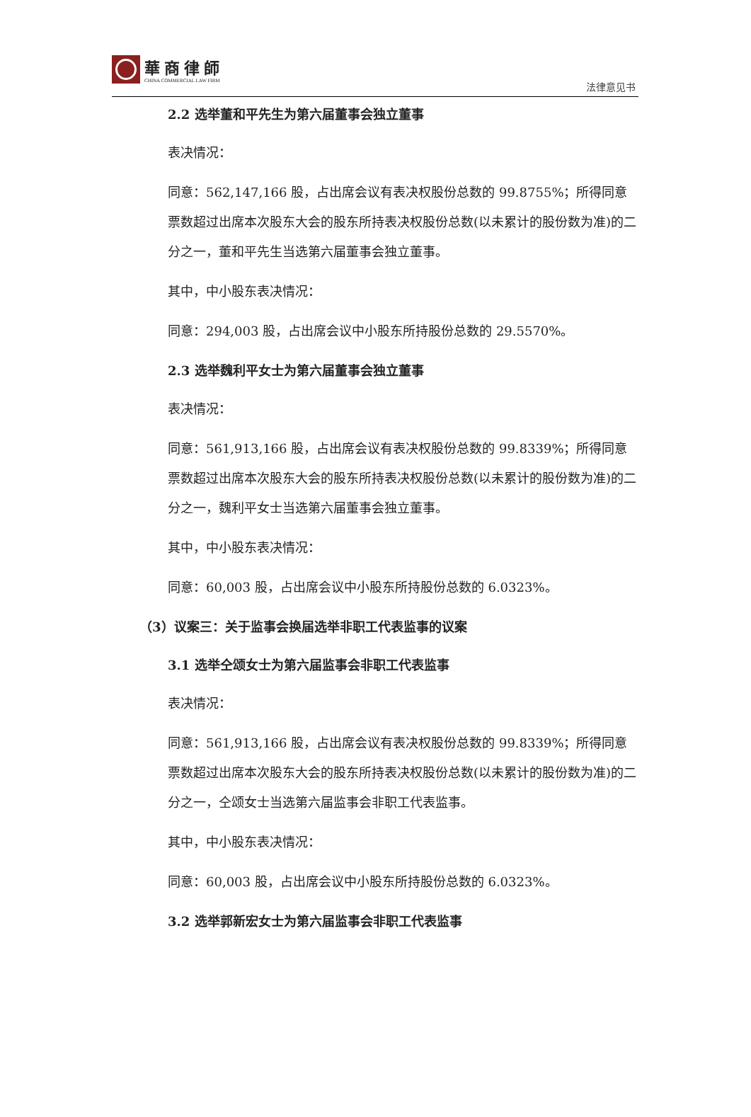華商律師
CHINA COMMERCIAL LAW FIRM
法律意见书
2.2 选举董和平先生为第六届董事会独立董事
表决情况：
同意：562,147,166 股，占出席会议有表决权股份总数的 99.8755%；所得同意票数超过出席本次股东大会的股东所持表决权股份总数(以未累计的股份数为准)的二分之一，董和平先生当选第六届董事会独立董事。
其中，中小股东表决情况：
同意：294,003 股，占出席会议中小股东所持股份总数的 29.5570%。
2.3 选举魏利平女士为第六届董事会独立董事
表决情况：
同意：561,913,166 股，占出席会议有表决权股份总数的 99.8339%；所得同意票数超过出席本次股东大会的股东所持表决权股份总数(以未累计的股份数为准)的二分之一，魏利平女士当选第六届董事会独立董事。
其中，中小股东表决情况：
同意：60,003 股，占出席会议中小股东所持股份总数的 6.0323%。
（3）议案三：关于监事会换届选举非职工代表监事的议案
3.1 选举仝颂女士为第六届监事会非职工代表监事
表决情况：
同意：561,913,166 股，占出席会议有表决权股份总数的 99.8339%；所得同意票数超过出席本次股东大会的股东所持表决权股份总数(以未累计的股份数为准)的二分之一，仝颂女士当选第六届监事会非职工代表监事。
其中，中小股东表决情况：
同意：60,003 股，占出席会议中小股东所持股份总数的 6.0323%。
3.2 选举郭新宏女士为第六届监事会非职工代表监事